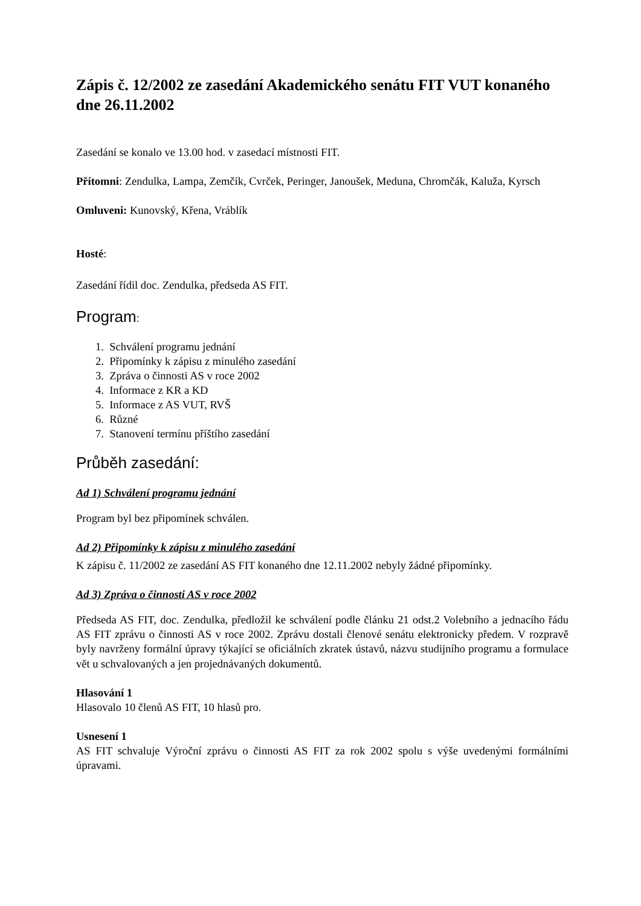Zápis č. 12/2002 ze zasedání Akademického senátu FIT VUT konaného dne 26.11.2002
Zasedání se konalo ve 13.00 hod. v zasedací místnosti FIT.
Přítomni: Zendulka, Lampa, Zemčík, Cvrček, Peringer, Janoušek, Meduna, Chromčák, Kaluža, Kyrsch
Omluveni: Kunovský, Křena, Vráblík
Hosté:
Zasedání řídil doc. Zendulka, předseda AS FIT.
Program:
1. Schválení programu jednání
2. Připomínky k zápisu z minulého zasedání
3. Zpráva o činnosti AS v roce 2002
4. Informace z KR a KD
5. Informace z AS VUT, RVŠ
6. Různé
7. Stanovení termínu příštího zasedání
Průběh zasedání:
Ad 1) Schválení programu jednání
Program byl bez připomínek schválen.
Ad 2) Připomínky k zápisu z minulého zasedání
K zápisu č. 11/2002 ze zasedání AS FIT konaného dne 12.11.2002 nebyly žádné připomínky.
Ad 3) Zpráva o činnosti AS v roce 2002
Předseda AS FIT, doc. Zendulka, předložil ke schválení podle článku 21 odst.2 Volebního a jednacího řádu AS FIT zprávu o činnosti AS v roce 2002. Zprávu dostali členové senátu elektronicky předem. V rozpravě byly navrženy formální úpravy týkající se oficiálních zkratek ústavů, názvu studijního programu a formulace vět u schvalovaných a jen projednávaných dokumentů.
Hlasování 1
Hlasovalo 10 členů AS FIT, 10 hlasů pro.
Usnesení 1
AS FIT schvaluje Výroční zprávu o činnosti AS FIT za rok 2002 spolu s výše uvedenými formálními úpravami.